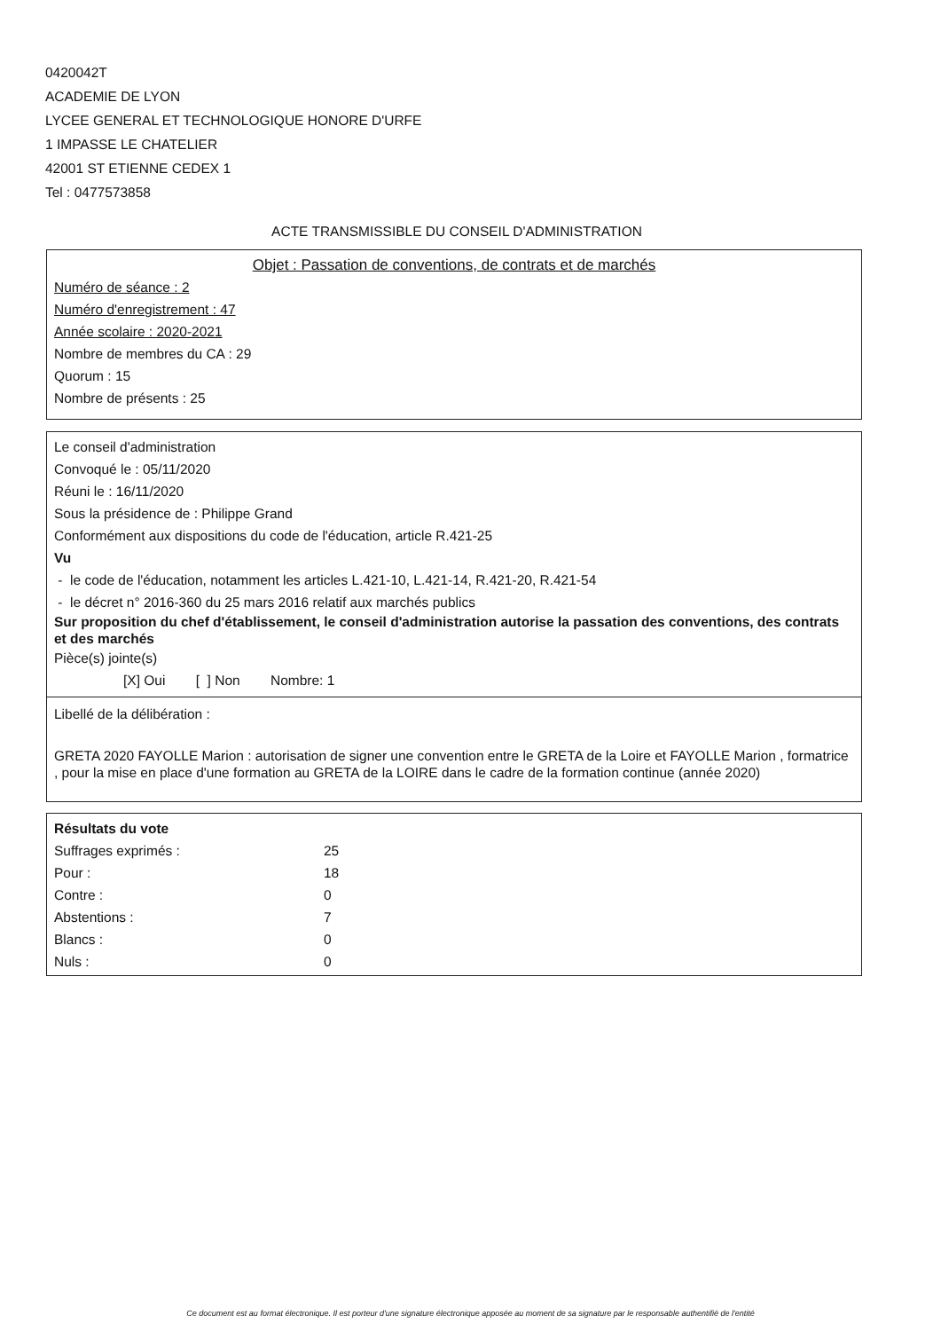0420042T
ACADEMIE DE LYON
LYCEE GENERAL ET TECHNOLOGIQUE HONORE D'URFE
1 IMPASSE LE CHATELIER
42001 ST ETIENNE CEDEX 1
Tel : 0477573858
ACTE TRANSMISSIBLE DU CONSEIL D'ADMINISTRATION
Objet : Passation de conventions, de contrats et de marchés
Numéro de séance : 2
Numéro d'enregistrement : 47
Année scolaire : 2020-2021
Nombre de membres du CA : 29
Quorum : 15
Nombre de présents : 25
Le conseil d'administration
Convoqué le : 05/11/2020
Réuni le : 16/11/2020
Sous la présidence de : Philippe Grand
Conformément aux dispositions du code de l'éducation, article R.421-25
Vu
- le code de l'éducation, notamment les articles L.421-10, L.421-14, R.421-20, R.421-54
- le décret n° 2016-360 du 25 mars 2016 relatif aux marchés publics
Sur proposition du chef d'établissement, le conseil d'administration autorise la passation des conventions, des contrats et des marchés
Pièce(s) jointe(s)
[X] Oui [ ] Non Nombre: 1
Libellé de la délibération :
GRETA 2020 FAYOLLE Marion : autorisation de signer une convention entre le GRETA de la Loire et FAYOLLE Marion , formatrice , pour la mise en place d'une formation au GRETA de la LOIRE dans le cadre de la formation continue (année 2020)
Résultats du vote
| Suffrages exprimés : | 25 |
| Pour : | 18 |
| Contre : | 0 |
| Abstentions : | 7 |
| Blancs : | 0 |
| Nuls : | 0 |
Ce document est au format électronique. Il est porteur d'une signature électronique apposée au moment de sa signature par le responsable authentifié de l'entité